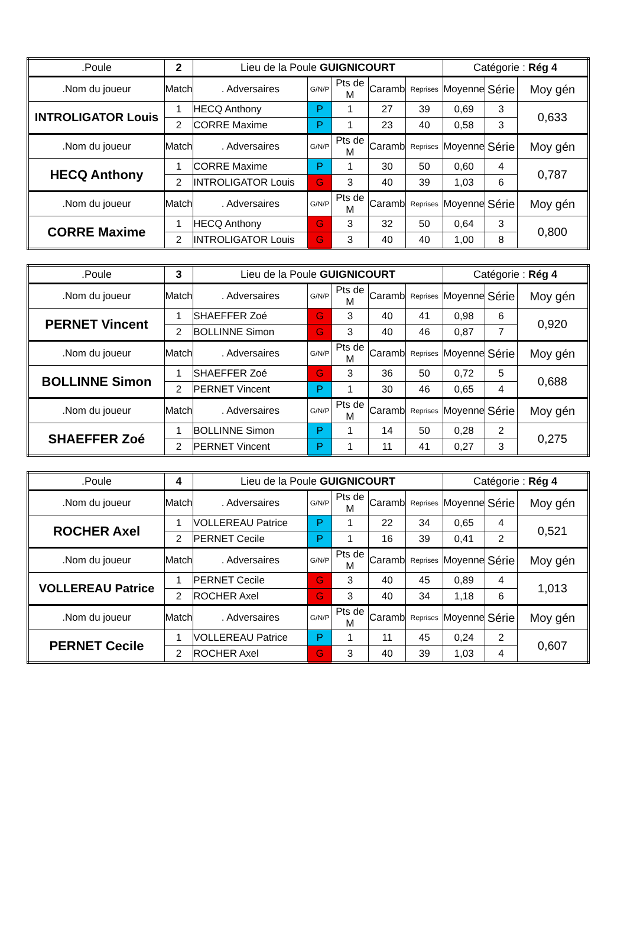| .Poule | 2 | Lieu de la Poule GUIGNICOURT | | | | | Catégorie : Rég 4 | | |
| .Nom du joueur | Match | . Adversaires | G/N/P | Pts de M | Caramb | Reprises | Moyenne | Série | Moy gén |
| INTROLIGATOR Louis | 1 | HECQ Anthony | P | 1 | 27 | 39 | 0,69 | 3 | 0,633 |
| | 2 | CORRE Maxime | P | 1 | 23 | 40 | 0,58 | 3 | |
| .Nom du joueur | Match | . Adversaires | G/N/P | Pts de M | Caramb | Reprises | Moyenne | Série | Moy gén |
| HECQ Anthony | 1 | CORRE Maxime | P | 1 | 30 | 50 | 0,60 | 4 | 0,787 |
| | 2 | INTROLIGATOR Louis | G | 3 | 40 | 39 | 1,03 | 6 | |
| .Nom du joueur | Match | . Adversaires | G/N/P | Pts de M | Caramb | Reprises | Moyenne | Série | Moy gén |
| CORRE Maxime | 1 | HECQ Anthony | G | 3 | 32 | 50 | 0,64 | 3 | 0,800 |
| | 2 | INTROLIGATOR Louis | G | 3 | 40 | 40 | 1,00 | 8 | |
| .Poule | 3 | Lieu de la Poule GUIGNICOURT | | | | | Catégorie : Rég 4 | | |
| .Nom du joueur | Match | . Adversaires | G/N/P | Pts de M | Caramb | Reprises | Moyenne | Série | Moy gén |
| PERNET Vincent | 1 | SHAEFFER Zoé | G | 3 | 40 | 41 | 0,98 | 6 | 0,920 |
| | 2 | BOLLINNE Simon | G | 3 | 40 | 46 | 0,87 | 7 | |
| .Nom du joueur | Match | . Adversaires | G/N/P | Pts de M | Caramb | Reprises | Moyenne | Série | Moy gén |
| BOLLINNE Simon | 1 | SHAEFFER Zoé | G | 3 | 36 | 50 | 0,72 | 5 | 0,688 |
| | 2 | PERNET Vincent | P | 1 | 30 | 46 | 0,65 | 4 | |
| .Nom du joueur | Match | . Adversaires | G/N/P | Pts de M | Caramb | Reprises | Moyenne | Série | Moy gén |
| SHAEFFER Zoé | 1 | BOLLINNE Simon | P | 1 | 14 | 50 | 0,28 | 2 | 0,275 |
| | 2 | PERNET Vincent | P | 1 | 11 | 41 | 0,27 | 3 | |
| .Poule | 4 | Lieu de la Poule GUIGNICOURT | | | | | Catégorie : Rég 4 | | |
| .Nom du joueur | Match | . Adversaires | G/N/P | Pts de M | Caramb | Reprises | Moyenne | Série | Moy gén |
| ROCHER Axel | 1 | VOLLEREAU Patrice | P | 1 | 22 | 34 | 0,65 | 4 | 0,521 |
| | 2 | PERNET Cecile | P | 1 | 16 | 39 | 0,41 | 2 | |
| .Nom du joueur | Match | . Adversaires | G/N/P | Pts de M | Caramb | Reprises | Moyenne | Série | Moy gén |
| VOLLEREAU Patrice | 1 | PERNET Cecile | G | 3 | 40 | 45 | 0,89 | 4 | 1,013 |
| | 2 | ROCHER Axel | G | 3 | 40 | 34 | 1,18 | 6 | |
| .Nom du joueur | Match | . Adversaires | G/N/P | Pts de M | Caramb | Reprises | Moyenne | Série | Moy gén |
| PERNET Cecile | 1 | VOLLEREAU Patrice | P | 1 | 11 | 45 | 0,24 | 2 | 0,607 |
| | 2 | ROCHER Axel | G | 3 | 40 | 39 | 1,03 | 4 | |